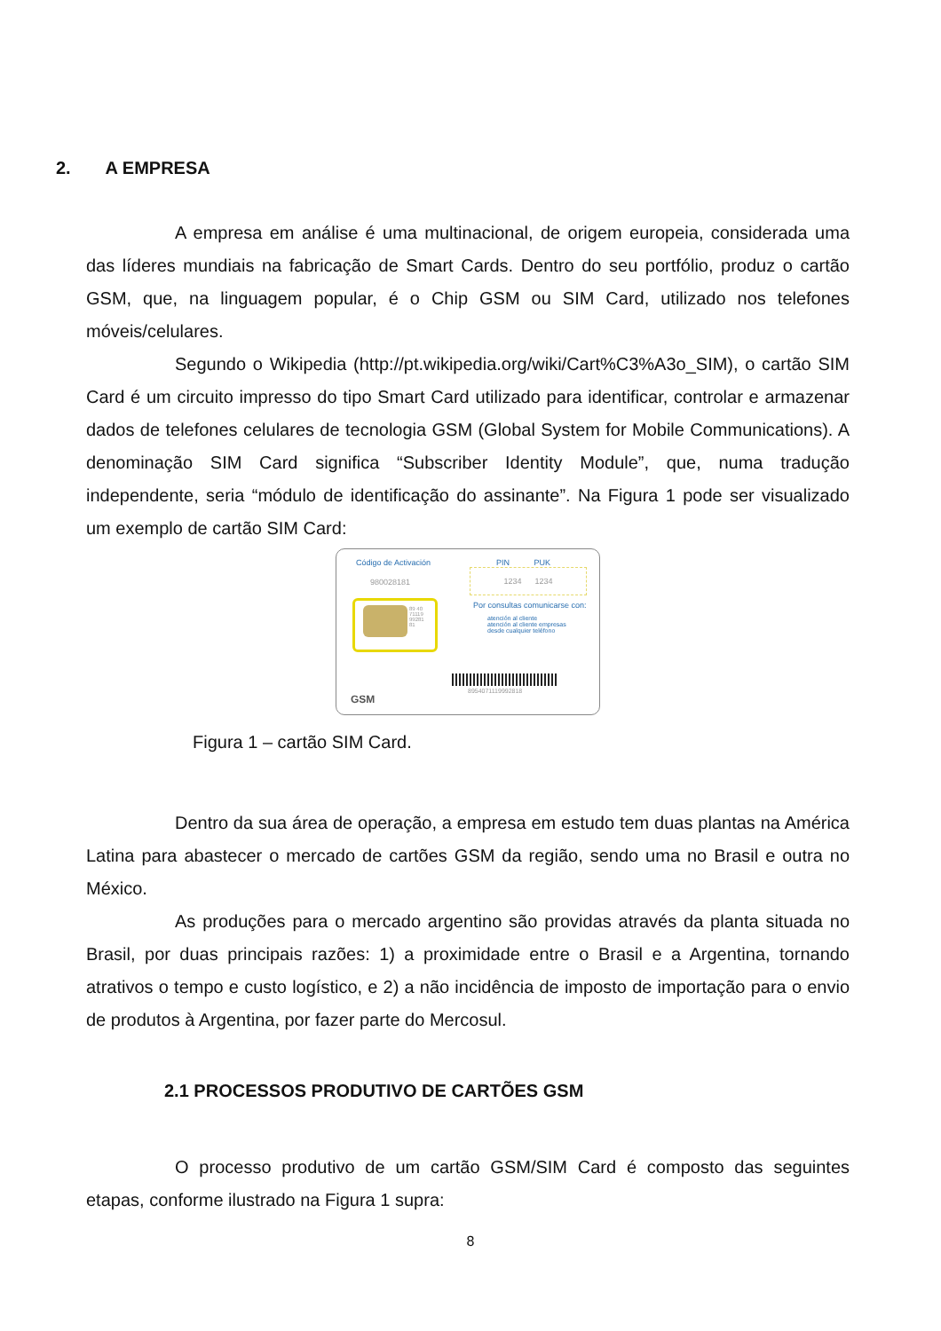2. A EMPRESA
A empresa em análise é uma multinacional, de origem europeia, considerada uma das líderes mundiais na fabricação de Smart Cards. Dentro do seu portfólio, produz o cartão GSM, que, na linguagem popular, é o Chip GSM ou SIM Card, utilizado nos telefones móveis/celulares.
Segundo o Wikipedia (http://pt.wikipedia.org/wiki/Cart%C3%A3o_SIM), o cartão SIM Card é um circuito impresso do tipo Smart Card utilizado para identificar, controlar e armazenar dados de telefones celulares de tecnologia GSM (Global System for Mobile Communications). A denominação SIM Card significa “Subscriber Identity Module”, que, numa tradução independente, seria “módulo de identificação do assinante”. Na Figura 1 pode ser visualizado um exemplo de cartão SIM Card:
Código de Activación
980028181
PIN PUK
1234 1234
Por consultas comunicarse con:
atención al cliente
atención al cliente empresas
desde cualquier teléfono
89 40
71119
99281
81
8954071119992818
GSM
Figura 1 – cartão SIM Card.
Dentro da sua área de operação, a empresa em estudo tem duas plantas na América Latina para abastecer o mercado de cartões GSM da região, sendo uma no Brasil e outra no México.
As produções para o mercado argentino são providas através da planta situada no Brasil, por duas principais razões: 1) a proximidade entre o Brasil e a Argentina, tornando atrativos o tempo e custo logístico, e 2) a não incidência de imposto de importação para o envio de produtos à Argentina, por fazer parte do Mercosul.
2.1 PROCESSOS PRODUTIVO DE CARTÕES GSM
O processo produtivo de um cartão GSM/SIM Card é composto das seguintes etapas, conforme ilustrado na Figura 1 supra:
8